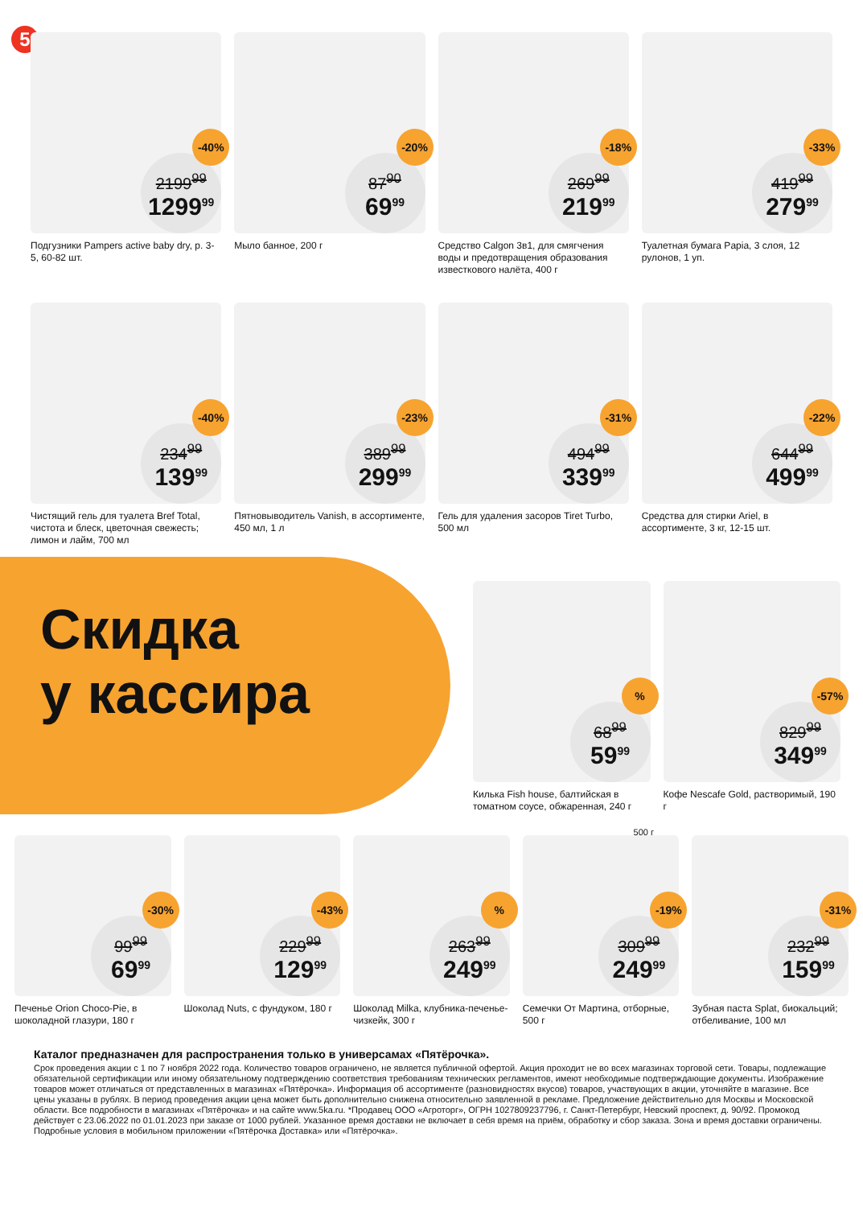5
-40%
2199<sup>99</sup>
1299<sup>99</sup>
Подгузники Pampers active baby dry, р. 3-5, 60-82 шт.
-20%
87<sup>90</sup>
69<sup>99</sup>
Мыло банное, 200 г
-18%
269<sup>99</sup>
219<sup>99</sup>
Средство Calgon 3в1, для смягчения воды и предотвращения образования известкового налёта, 400 г
-33%
419<sup>99</sup>
279<sup>99</sup>
Туалетная бумага Papia, 3 слоя, 12 рулонов, 1 уп.
-40%
234<sup>99</sup>
139<sup>99</sup>
Чистящий гель для туалета Bref Total, чистота и блеск, цветочная свежесть; лимон и лайм, 700 мл
-23%
389<sup>99</sup>
299<sup>99</sup>
Пятновыводитель Vanish, в ассортименте, 450 мл, 1 л
-31%
494<sup>99</sup>
339<sup>99</sup>
Гель для удаления засоров Tiret Turbo, 500 мл
-22%
644<sup>99</sup>
499<sup>99</sup>
Средства для стирки Ariel, в ассортименте, 3 кг, 12-15 шт.
Скидка
у кассира
%
68<sup>99</sup>
59<sup>99</sup>
Килька Fish house, балтийская в томатном соусе, обжаренная, 240 г
-57%
829<sup>99</sup>
349<sup>99</sup>
Кофе Nescafe Gold, растворимый, 190 г
500 г
-30%
99<sup>99</sup>
69<sup>99</sup>
Печенье Orion Choco-Pie, в шоколадной глазури, 180 г
-43%
229<sup>99</sup>
129<sup>99</sup>
Шоколад Nuts, с фундуком, 180 г
%
263<sup>99</sup>
249<sup>99</sup>
Шоколад Milka, клубника-печенье-чизкейк, 300 г
-19%
309<sup>99</sup>
249<sup>99</sup>
Семечки От Мартина, отборные, 500 г
-31%
232<sup>99</sup>
159<sup>99</sup>
Зубная паста Splat, биокальций; отбеливание, 100 мл
Каталог предназначен для распространения только в универсамах «Пятёрочка».
Срок проведения акции с 1 по 7 ноября 2022 года. Количество товаров ограничено, не является публичной офертой. Акция проходит не во всех магазинах торговой сети. Товары, подлежащие обязательной сертификации или иному обязательному подтверждению соответствия требованиям технических регламентов, имеют необходимые подтверждающие документы. Изображение товаров может отличаться от представленных в магазинах «Пятёрочка». Информация об ассортименте (разновидностях вкусов) товаров, участвующих в акции, уточняйте в магазине. Все цены указаны в рублях. В период проведения акции цена может быть дополнительно снижена относительно заявленной в рекламе. Предложение действительно для Москвы и Московской области. Все подробности в магазинах «Пятёрочка» и на сайте www.5ka.ru. *Продавец ООО «Агроторг», ОГРН 1027809237796, г. Санкт-Петербург, Невский проспект, д. 90/92. Промокод действует с 23.06.2022 по 01.01.2023 при заказе от 1000 рублей. Указанное время доставки не включает в себя время на приём, обработку и сбор заказа. Зона и время доставки ограничены. Подробные условия в мобильном приложении «Пятёрочка Доставка» или «Пятёрочка».